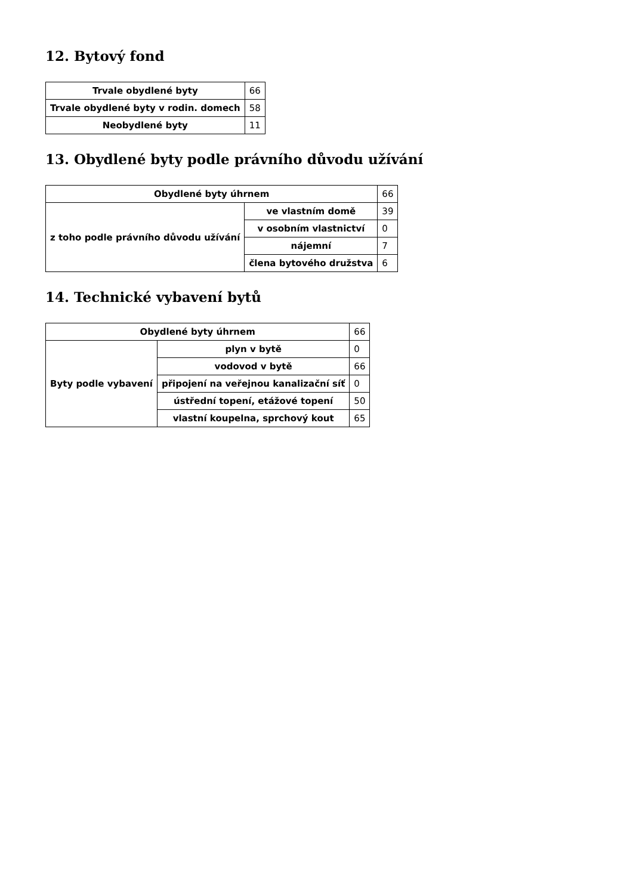12. Bytový fond
| Trvale obydlené byty | 66 |
| Trvale obydlené byty v rodin. domech | 58 |
| Neobydlené byty | 11 |
13. Obydlené byty podle právního důvodu užívání
| Obydlené byty úhrnem | | 66 |
| z toho podle právního důvodu užívání | ve vlastním domě | 39 |
| | v osobním vlastnictví | 0 |
| | nájemní | 7 |
| | člena bytového družstva | 6 |
14. Technické vybavení bytů
| Obydlené byty úhrnem | | 66 |
| Byty podle vybavení | plyn v bytě | 0 |
| | vodovod v bytě | 66 |
| | připojení na veřejnou kanalizační síť | 0 |
| | ústřední topení, etážové topení | 50 |
| | vlastní koupelna, sprchový kout | 65 |